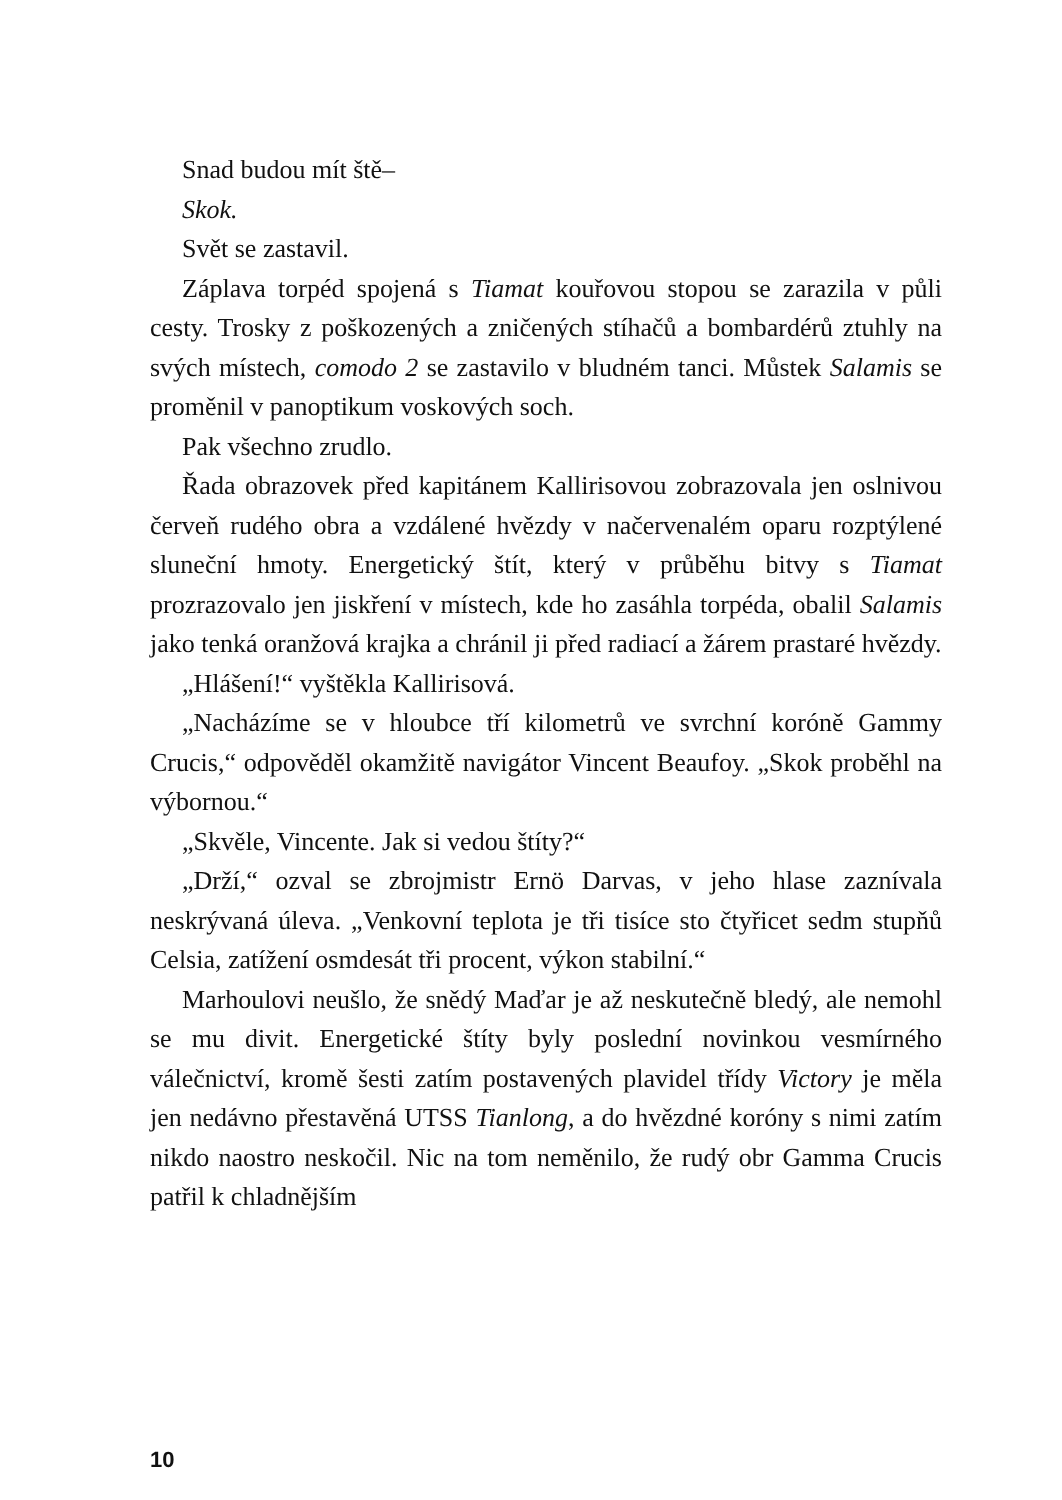Snad budou mít ště–
Skok.
Svět se zastavil.
Záplava torpéd spojená s Tiamat kouřovou stopou se zarazila v půli cesty. Trosky z poškozených a zničených stíhačů a bombardérů ztuhly na svých místech, comodo 2 se zastavilo v bludném tanci. Můstek Salamis se proměnil v panoptikum voskových soch.
Pak všechno zrudlo.
Řada obrazovek před kapitánem Kallirisovou zobrazovala jen oslnivou červeň rudého obra a vzdálené hvězdy v načervenalém oparu rozptýlené sluneční hmoty. Energetický štít, který v průběhu bitvy s Tiamat prozrazovalo jen jiskření v místech, kde ho zasáhla torpéda, obalil Salamis jako tenká oranžová krajka a chránil ji před radiací a žárem prastaré hvězdy.
„Hlášení!“ vyštěkla Kallirisová.
„Nacházíme se v hloubce tří kilometrů ve svrchní koróně Gammy Crucis,“ odpověděl okamžitě navigátor Vincent Beaufoy. „Skok proběhl na výbornou.“
„Skvěle, Vincente. Jak si vedou štíty?“
„Drží,“ ozval se zbrojmistr Ernö Darvas, v jeho hlase zaznívala neskrývaná úleva. „Venkovní teplota je tři tisíce sto čtyřicet sedm stupňů Celsia, zatížení osmdesát tři procent, výkon stabilní.“
Marhoulovi neušlo, že snědý Maďar je až neskutečně bledý, ale nemohl se mu divit. Energetické štíty byly poslední novinkou vesmírného válečnictví, kromě šesti zatím postavených plavidel třídy Victory je měla jen nedávno přestavěná UTSS Tianlong, a do hvězdné koróny s nimi zatím nikdo naostro neskočil. Nic na tom neměnilo, že rudý obr Gamma Crucis patřil k chladnějším
10